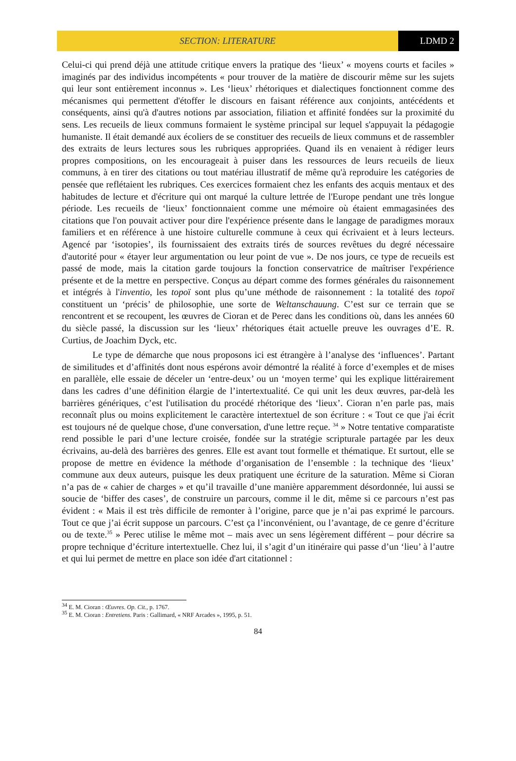SECTION: LITERATURE LDMD 2
Celui-ci qui prend déjà une attitude critique envers la pratique des ‘lieux’ « moyens courts et faciles » imaginés par des individus incompétents « pour trouver de la matière de discourir même sur les sujets qui leur sont entièrement inconnus ». Les ‘lieux’ rhétoriques et dialectiques fonctionnent comme des mécanismes qui permettent d'étoffer le discours en faisant référence aux conjoints, antécédents et conséquents, ainsi qu'à d'autres notions par association, filiation et affinité fondées sur la proximité du sens. Les recueils de lieux communs formaient le système principal sur lequel s'appuyait la pédagogie humaniste. Il était demandé aux écoliers de se constituer des recueils de lieux communs et de rassembler des extraits de leurs lectures sous les rubriques appropriées. Quand ils en venaient à rédiger leurs propres compositions, on les encourageait à puiser dans les ressources de leurs recueils de lieux communs, à en tirer des citations ou tout matériau illustratif de même qu'à reproduire les catégories de pensée que reflétaient les rubriques. Ces exercices formaient chez les enfants des acquis mentaux et des habitudes de lecture et d'écriture qui ont marqué la culture lettrée de l'Europe pendant une très longue période. Les recueils de ‘lieux’ fonctionnaient comme une mémoire où étaient emmagasinées des citations que l'on pouvait activer pour dire l'expérience présente dans le langage de paradigmes moraux familiers et en référence à une histoire culturelle commune à ceux qui écrivaient et à leurs lecteurs. Agencé par ‘isotopies’, ils fournissaient des extraits tirés de sources revêtues du degré nécessaire d'autorité pour « étayer leur argumentation ou leur point de vue ». De nos jours, ce type de recueils est passé de mode, mais la citation garde toujours la fonction conservatrice de maîtriser l'expérience présente et de la mettre en perspective. Conçus au départ comme des formes générales du raisonnement et intégrés à l'inventio, les topoï sont plus qu’une méthode de raisonnement : la totalité des topoï constituent un ‘précis’ de philosophie, une sorte de Weltanschauung. C’est sur ce terrain que se rencontrent et se recoupent, les œuvres de Cioran et de Perec dans les conditions où, dans les années 60 du siècle passé, la discussion sur les ‘lieux’ rhétoriques était actuelle preuve les ouvrages d’E. R. Curtius, de Joachim Dyck, etc.
Le type de démarche que nous proposons ici est étrangère à l’analyse des ‘influences’. Partant de similitudes et d’affinités dont nous espérons avoir démontré la réalité à force d’exemples et de mises en parallèle, elle essaie de déceler un ‘entre-deux’ ou un ‘moyen terme’ qui les explique littérairement dans les cadres d’une définition élargie de l’intertextualité. Ce qui unit les deux œuvres, par-delà les barrières génériques, c’est l'utilisation du procédé rhétorique des ‘lieux’. Cioran n’en parle pas, mais reconnaît plus ou moins explicitement le caractère intertextuel de son écriture : « Tout ce que j'ai écrit est toujours né de quelque chose, d'une conversation, d'une lettre reçue. <sup>34</sup> » Notre tentative comparatiste rend possible le pari d’une lecture croisée, fondée sur la stratégie scripturale partagée par les deux écrivains, au-delà des barrières des genres. Elle est avant tout formelle et thématique. Et surtout, elle se propose de mettre en évidence la méthode d’organisation de l’ensemble : la technique des ‘lieux’ commune aux deux auteurs, puisque les deux pratiquent une écriture de la saturation. Même si Cioran n’a pas de « cahier de charges » et qu’il travaille d’une manière apparemment désordonnée, lui aussi se soucie de ‘biffer des cases’, de construire un parcours, comme il le dit, même si ce parcours n’est pas évident : « Mais il est très difficile de remonter à l’origine, parce que je n’ai pas exprimé le parcours. Tout ce que j’ai écrit suppose un parcours. C’est ça l’inconvénient, ou l’avantage, de ce genre d’écriture ou de texte.<sup>35</sup> » Perec utilise le même mot – mais avec un sens légèrement différent – pour décrire sa propre technique d’écriture intertextuelle. Chez lui, il s’agit d’un itinéraire qui passe d’un ‘lieu’ à l’autre et qui lui permet de mettre en place son idée d'art citationnel :
<sup>34</sup> E. M. Cioran : Œuvres. Op. Cit., p. 1767.
<sup>35</sup> E. M. Cioran : Entretiens. Paris : Gallimard, « NRF Arcades », 1995, p. 51.
84